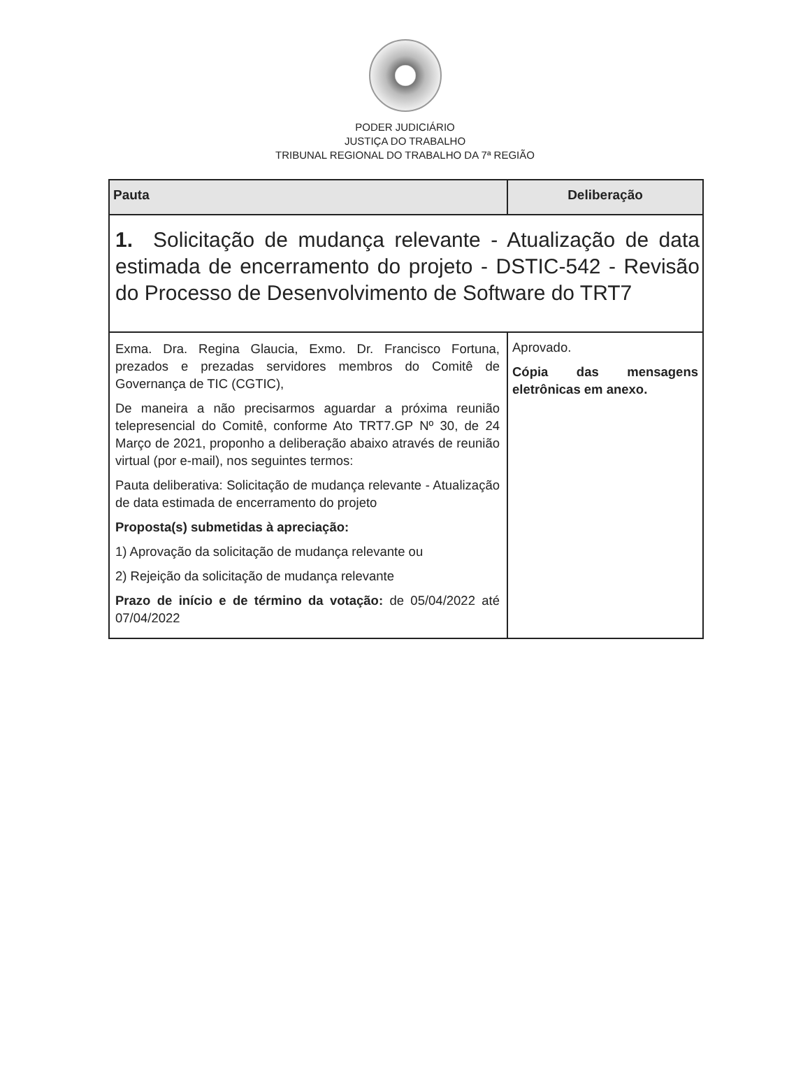PODER JUDICIÁRIO
JUSTIÇA DO TRABALHO
TRIBUNAL REGIONAL DO TRABALHO DA 7ª REGIÃO
| Pauta | Deliberação |
| --- | --- |
| 1. Solicitação de mudança relevante - Atualização de data estimada de encerramento do projeto - DSTIC-542 - Revisão do Processo de Desenvolvimento de Software do TRT7 | |
| Exma. Dra. Regina Glaucia, Exmo. Dr. Francisco Fortuna, prezados e prezadas servidores membros do Comitê de Governança de TIC (CGTIC), De maneira a não precisarmos aguardar a próxima reunião telepresencial do Comitê, conforme Ato TRT7.GP Nº 30, de 24 Março de 2021, proponho a deliberação abaixo através de reunião virtual (por e-mail), nos seguintes termos: Pauta deliberativa: Solicitação de mudança relevante - Atualização de data estimada de encerramento do projeto Proposta(s) submetidas à apreciação: 1) Aprovação da solicitação de mudança relevante ou 2) Rejeição da solicitação de mudança relevante Prazo de início e de término da votação: de 05/04/2022 até 07/04/2022 | Aprovado. Cópia das mensagens eletrônicas em anexo. |